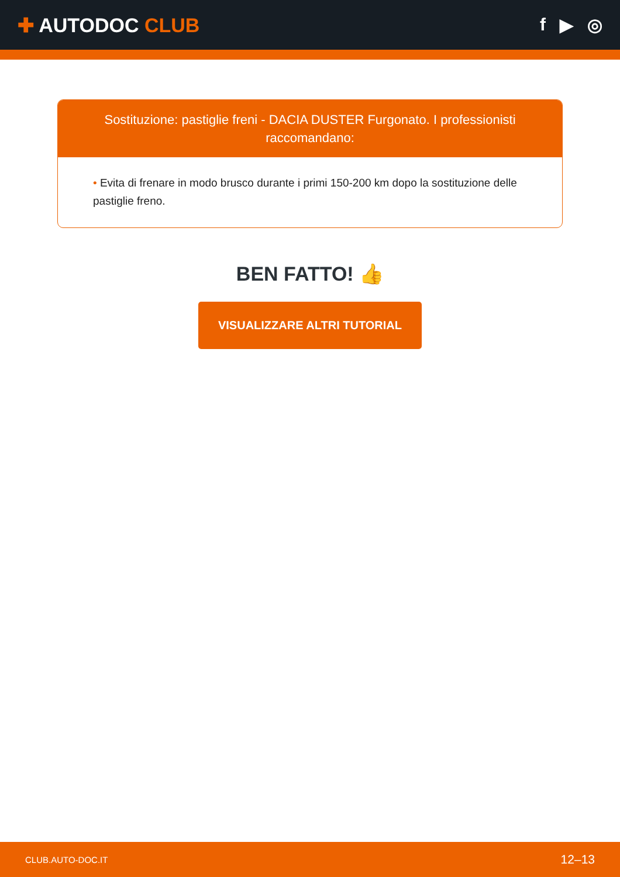✚ AUTODOC CLUB f ▶ ◎
Sostituzione: pastiglie freni - DACIA DUSTER Furgonato. I professionisti raccomandano:
• Evita di frenare in modo brusco durante i primi 150-200 km dopo la sostituzione delle pastiglie freno.
BEN FATTO! 👍
VISUALIZZARE ALTRI TUTORIAL
CLUB.AUTO-DOC.IT 12–13